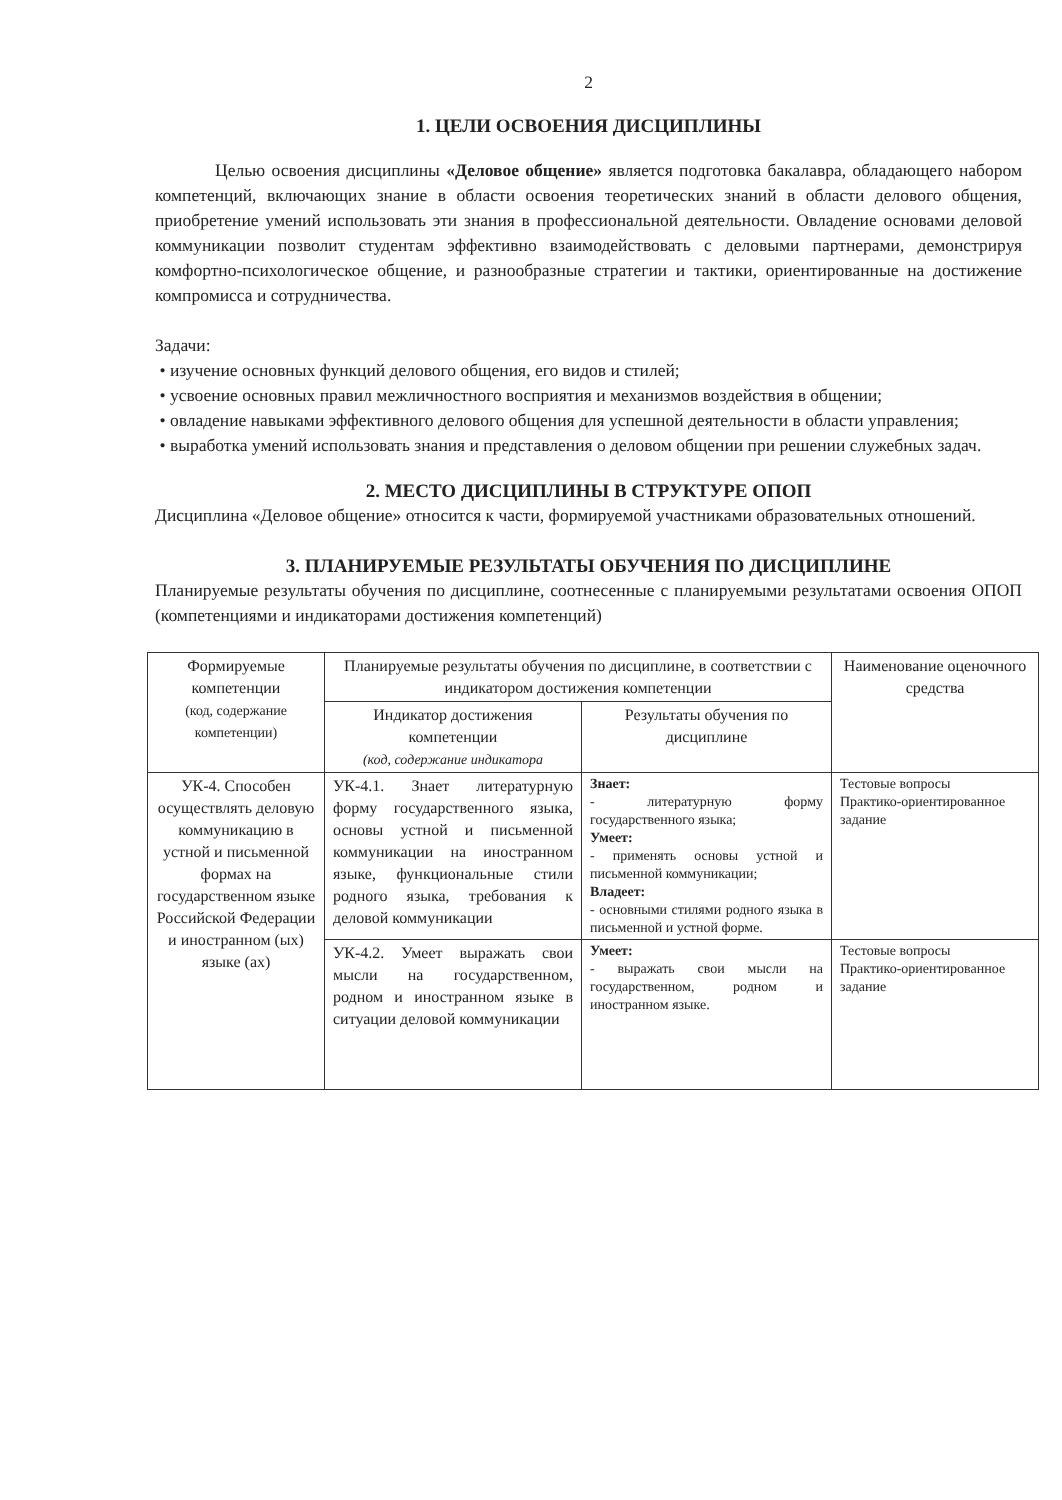2
1. ЦЕЛИ ОСВОЕНИЯ ДИСЦИПЛИНЫ
Целью освоения дисциплины «Деловое общение» является подготовка бакалавра, обладающего набором компетенций, включающих знание в области освоения теоретических знаний в области делового общения, приобретение умений использовать эти знания в профессиональной деятельности. Овладение основами деловой коммуникации позволит студентам эффективно взаимодействовать с деловыми партнерами, демонстрируя комфортно-психологическое общение, и разнообразные стратегии и тактики, ориентированные на достижение компромисса и сотрудничества.
Задачи:
• изучение основных функций делового общения, его видов и стилей;
• усвоение основных правил межличностного восприятия и механизмов воздействия в общении;
• овладение навыками эффективного делового общения для успешной деятельности в области управления;
• выработка умений использовать знания и представления о деловом общении при решении служебных задач.
2. МЕСТО ДИСЦИПЛИНЫ В СТРУКТУРЕ ОПОП
Дисциплина «Деловое общение» относится к части, формируемой участниками образовательных отношений.
3. ПЛАНИРУЕМЫЕ РЕЗУЛЬТАТЫ ОБУЧЕНИЯ ПО ДИСЦИПЛИНЕ
Планируемые результаты обучения по дисциплине, соотнесенные с планируемыми результатами освоения ОПОП (компетенциями и индикаторами достижения компетенций)
| Формируемые компетенции (код, содержание компетенции) | Планируемые результаты обучения по дисциплине, в соответствии с индикатором достижения компетенции | | Наименование оценочного средства |
| --- | --- | --- | --- |
| | Индикатор достижения компетенции (код, содержание индикатора | Результаты обучения по дисциплине | |
| УК-4. Способен осуществлять деловую коммуникацию в устной и письменной формах на государственном языке Российской Федерации и иностранном (ых) языке (ах) | УК-4.1. Знает литературную форму государственного языка, основы устной и письменной коммуникации на иностранном языке, функциональные стили родного языка, требования к деловой коммуникации | Знает: - литературную форму государственного языка; Умеет: - применять основы устной и письменной коммуникации; Владеет: - основными стилями родного языка в письменной и устной форме. | Тестовые вопросы Практико-ориентированное задание |
| | УК-4.2. Умеет выражать свои мысли на государственном, родном и иностранном языке в ситуации деловой коммуникации | Умеет: - выражать свои мысли на государственном, родном и иностранном языке. | Тестовые вопросы Практико-ориентированное задание |